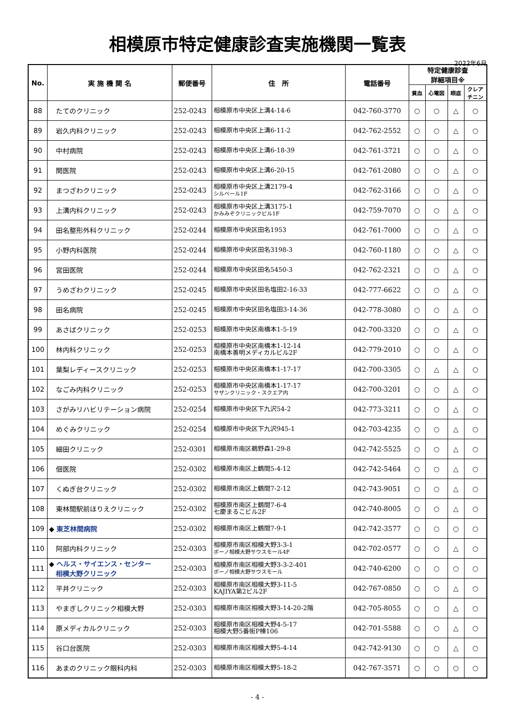相模原市特定健康診査実施機関一覧表
2022年6月
| No. | 実 施 機 関 名 | 郵便番号 | 住 所 | 電話番号 | 特定健康診査 詳細項目※ | | | |
| --- | --- | --- | --- | --- | --- | --- | --- | --- |
| | | | | | 貧血 | 心電図 | 眼底 | クレア チニン |
| 88 | たてのクリニック | 252-0243 | 相模原市中央区上溝4-14-6 | 042-760-3770 | ○ | ○ | △ | ○ |
| 89 | 岩久内科クリニック | 252-0243 | 相模原市中央区上溝6-11-2 | 042-762-2552 | ○ | ○ | △ | ○ |
| 90 | 中村病院 | 252-0243 | 相模原市中央区上溝6-18-39 | 042-761-3721 | ○ | ○ | △ | ○ |
| 91 | 関医院 | 252-0243 | 相模原市中央区上溝6-20-15 | 042-761-2080 | ○ | ○ | △ | ○ |
| 92 | まつざわクリニック | 252-0243 | 相模原市中央区上溝2179-4 シルベール1F | 042-762-3166 | ○ | ○ | △ | ○ |
| 93 | 上溝内科クリニック | 252-0243 | 相模原市中央区上溝3175-1 かみみぞクリニックビル1F | 042-759-7070 | ○ | ○ | △ | ○ |
| 94 | 田名整形外科クリニック | 252-0244 | 相模原市中央区田名1953 | 042-761-7000 | ○ | ○ | △ | ○ |
| 95 | 小野内科医院 | 252-0244 | 相模原市中央区田名3198-3 | 042-760-1180 | ○ | ○ | △ | ○ |
| 96 | 宮田医院 | 252-0244 | 相模原市中央区田名5450-3 | 042-762-2321 | ○ | ○ | △ | ○ |
| 97 | うめざわクリニック | 252-0245 | 相模原市中央区田名塩田2-16-33 | 042-777-6622 | ○ | ○ | △ | ○ |
| 98 | 田名病院 | 252-0245 | 相模原市中央区田名塩田3-14-36 | 042-778-3080 | ○ | ○ | △ | ○ |
| 99 | あさばクリニック | 252-0253 | 相模原市中央区南橋本1-5-19 | 042-700-3320 | ○ | ○ | △ | ○ |
| 100 | 林内科クリニック | 252-0253 | 相模原市中央区南橋本1-12-14 南橋本善明メディカルビル2F | 042-779-2010 | ○ | ○ | △ | ○ |
| 101 | 葉梨レディースクリニック | 252-0253 | 相模原市中央区南橋本1-17-17 | 042-700-3305 | ○ | △ | △ | ○ |
| 102 | なごみ内科クリニック | 252-0253 | 相模原市中央区南橋本1-17-17 サザンクリニック・スクエア内 | 042-700-3201 | ○ | ○ | △ | ○ |
| 103 | さがみリハビリテーション病院 | 252-0254 | 相模原市中央区下九沢54-2 | 042-773-3211 | ○ | ○ | △ | ○ |
| 104 | めぐみクリニック | 252-0254 | 相模原市中央区下九沢945-1 | 042-703-4235 | ○ | ○ | △ | ○ |
| 105 | 細田クリニック | 252-0301 | 相模原市南区鵜野森1-29-8 | 042-742-5525 | ○ | ○ | △ | ○ |
| 106 | 佃医院 | 252-0302 | 相模原市南区上鶴間5-4-12 | 042-742-5464 | ○ | ○ | △ | ○ |
| 107 | くぬぎ台クリニック | 252-0302 | 相模原市南区上鶴間7-2-12 | 042-743-9051 | ○ | ○ | △ | ○ |
| 108 | 東林間駅前ほりえクリニック | 252-0302 | 相模原市南区上鶴間7-6-4 七慶まるこビル2F | 042-740-8005 | ○ | ○ | △ | ○ |
| 109 | ◆ 東芝林間病院 | 252-0302 | 相模原市南区上鶴間7-9-1 | 042-742-3577 | ○ | ○ | ○ | ○ |
| 110 | 阿部内科クリニック | 252-0303 | 相模原市南区相模大野3-3-1 ボーノ相模大野サウスモール4F | 042-702-0577 | ○ | ○ | △ | ○ |
| 111 | ◆ ヘルス・サイエンス・センター 相模大野クリニック | 252-0303 | 相模原市南区相模大野3-3-2-401 ボーノ相模大野サウスモール | 042-740-6200 | ○ | ○ | ○ | ○ |
| 112 | 平井クリニック | 252-0303 | 相模原市南区相模大野3-11-5 KAJIYA第2ビル2F | 042-767-0850 | ○ | ○ | △ | ○ |
| 113 | やまぎしクリニック相模大野 | 252-0303 | 相模原市南区相模大野3-14-20-2階 | 042-705-8055 | ○ | ○ | △ | ○ |
| 114 | 原メディカルクリニック | 252-0303 | 相模原市南区相模大野4-5-17 相模大野5番街P棟106 | 042-701-5588 | ○ | ○ | △ | ○ |
| 115 | 谷口台医院 | 252-0303 | 相模原市南区相模大野5-4-14 | 042-742-9130 | ○ | ○ | △ | ○ |
| 116 | あまのクリニック眼科内科 | 252-0303 | 相模原市南区相模大野5-18-2 | 042-767-3571 | ○ | ○ | ○ | ○ |
- 4 -